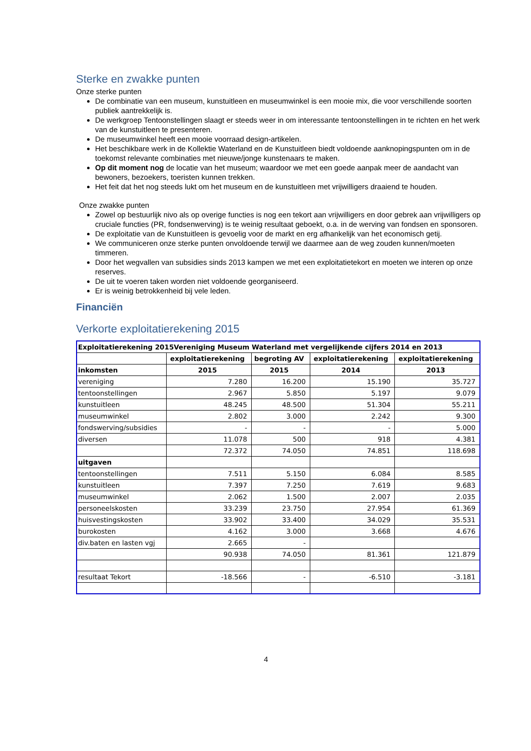Sterke en zwakke punten
Onze sterke punten
De combinatie van een museum, kunstuitleen en museumwinkel is een mooie mix, die voor verschillende soorten publiek aantrekkelijk is.
De werkgroep Tentoonstellingen slaagt er steeds weer in om interessante tentoonstellingen in te richten en het werk van de kunstuitleen te presenteren.
De museumwinkel heeft een mooie voorraad design-artikelen.
Het beschikbare werk in de Kollektie Waterland en de Kunstuitleen biedt voldoende aanknopingspunten om in de toekomst relevante combinaties met nieuwe/jonge kunstenaars te maken.
Op dit moment nog de locatie van het museum; waardoor we met een goede aanpak meer de aandacht van bewoners, bezoekers, toeristen kunnen trekken.
Het feit dat het nog steeds lukt om het museum en de kunstuitleen met vrijwilligers draaiend te houden.
Onze zwakke punten
Zowel op bestuurlijk nivo als op overige functies is nog een tekort aan vrijwilligers en door gebrek aan vrijwilligers op cruciale functies (PR, fondsenwerving) is te weinig resultaat geboekt, o.a. in de werving van fondsen en sponsoren.
De exploitatie van de Kunstuitleen is gevoelig voor de markt en erg afhankelijk van het economisch getij.
We communiceren onze sterke punten onvoldoende terwijl we daarmee aan de weg zouden kunnen/moeten timmeren.
Door het wegvallen van subsidies sinds 2013 kampen we met een exploitatietekort en moeten we interen op onze reserves.
De uit te voeren taken worden niet voldoende georganiseerd.
Er is weinig betrokkenheid bij vele leden.
Financiën
Verkorte exploitatierekening 2015
| Exploitatierekening 2015Vereniging Museum Waterland met vergelijkende cijfers 2014 en 2013 | | | | |
| --- | --- | --- | --- | --- |
| | exploitatierekening | begroting AV | exploitatierekening | exploitatierekening |
| inkomsten | 2015 | 2015 | 2014 | 2013 |
| vereniging | 7.280 | 16.200 | 15.190 | 35.727 |
| tentoonstellingen | 2.967 | 5.850 | 5.197 | 9.079 |
| kunstuitleen | 48.245 | 48.500 | 51.304 | 55.211 |
| museumwinkel | 2.802 | 3.000 | 2.242 | 9.300 |
| fondswerving/subsidies | - | - | - | 5.000 |
| diversen | 11.078 | 500 | 918 | 4.381 |
| | 72.372 | 74.050 | 74.851 | 118.698 |
| uitgaven | | | | |
| tentoonstellingen | 7.511 | 5.150 | 6.084 | 8.585 |
| kunstuitleen | 7.397 | 7.250 | 7.619 | 9.683 |
| museumwinkel | 2.062 | 1.500 | 2.007 | 2.035 |
| personeelskosten | 33.239 | 23.750 | 27.954 | 61.369 |
| huisvestingskosten | 33.902 | 33.400 | 34.029 | 35.531 |
| burokosten | 4.162 | 3.000 | 3.668 | 4.676 |
| div.baten en lasten vgj | 2.665 | - | | |
| | 90.938 | 74.050 | 81.361 | 121.879 |
| resultaat Tekort | -18.566 | - | -6.510 | -3.181 |
4